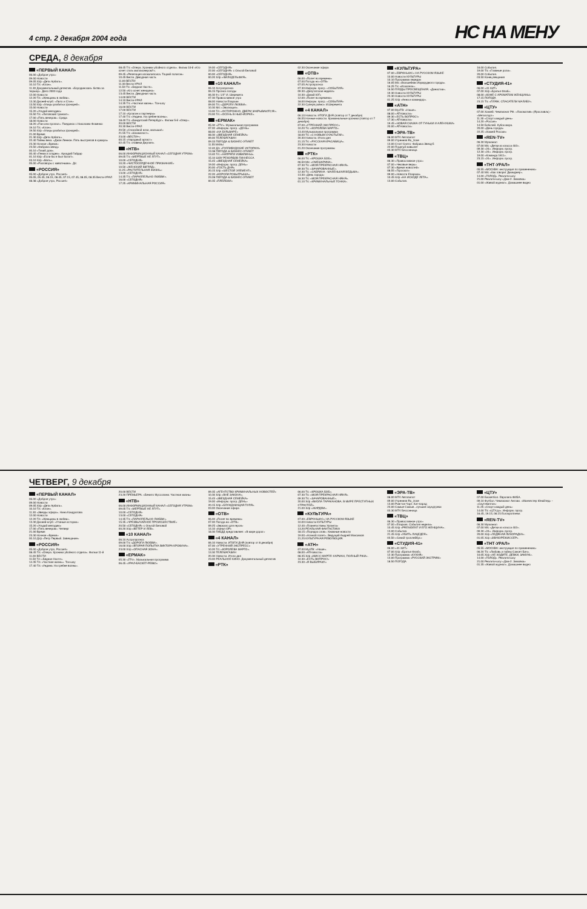4 стр. 2 декабря 2004 года НС НА МЕНУ
СРЕДА, 8 декабря
«ПЕРВЫЙ КАНАЛ»
06.00 «Доброе утро»
09.00 Новости
09.05 Х/ф «Дети Арбата».
10.10 Т/с «Клон».
11.30 Документальный детектив. «Бородинская» битва за тюрьму». Дело 2000 года
12.00 Новости
12.20 Т/с «Женщины в любви».
13.30 Дисней-клуб: «Лило и Стич»
13.50 Х/ф «Улицы разбитых фонарей».
15.00 Новости
15.20 «Угадай мелодию»
15.50 Т/с «Литовский транзит».
17.00 «Пять вечеров». Среда
18.00 Новости
18.20 «Пан или пропал». Поединок с Николаем Фоменко
19.10 Т/с «Клон».
19.50 Х/ф «Улицы разбитых фонарей».
21.00 Время
21.30 Х/ф «Дети Арбата».
22.40 Тайны века. «Джон Леннон. Пять выстрелов в кумира»
23.30 Ночное «Время»
23.50 «Фабрика звезд»
00.10 «Тихий дом».
00.40 «Гении и злодеи». Аркадий Гайдар
01.10 Х/ф «Если бы я был богат!».
03.10 Х/ф «Мать».
05.00 «Разговоры с животными». Д/с
«РОССИЯ»
05.00 «Доброе утро, Россия!»
05.05, 05.45, 06.15, 06.45, 07.15, 07.45, 08.05, 08.35 Вести-УРАЛ
08.38 «Доброе утро, Россия!»
08.45 Т/с «Опера. Хроники убойного отдела». Фильм 10-й «Кто хочет стать миллионером?».
09.45 «Репетиция апокалипсиса. Тоцкий полигон»
10.45 Вести. Дежурная часть
11.00 ВЕСТИ
11.30 Вести-УРАЛ
11.50 Т/с «Бедная Настя».
12.50 «Кто хочет женщина»
13.45 Вести. Дежурная часть
14.00 ВЕСТИ
14.10 Вести-УРАЛ
14.35 Т/с «Частная жизнь». Ток-шоу
16.00 ВЕСТИ
17.00 ВЕСТИ
17.10 «Кулагин и партнеры»
17.40 Т/с «Ундина. На гребне волны».
18.40 Т/с «Бандитский Петербург». Фильм 5-й «Опер».
20.00 ВЕСТИ
20.30 Вести-УРАЛ
20.50 «Спокойной ночи, малыши!»
21.55 Т/с «Шахматист».
23.00 «ВЕСТИ+»
00.15 «Народный артист»
02.45 Т/с «Навеки Джулия».
«НТВ»
06.00 ИНФОРМАЦИОННЫЙ КАНАЛ «СЕГОДНЯ УТРОМ»
09.05 Т/с «МЕРТВЫЕ НЕ ЛГУТ».
10.00 «СЕГОДНЯ»
10.20 «ЧИСТОСЕРДЕЧНОЕ ПРИЗНАНИЕ»
10.50 «ЖЕНСКИЙ ВЗГЛЯД».
11.25 «РАСТИТЕЛЬНАЯ ЖИЗНЬ»
13.00 «СЕГОДНЯ»
14.35 Т/с «ПАРАЛЛЕЛЬНО ЛЮБВИ».
16.00 «СЕГОДНЯ»
17.25 «КРИМИНАЛЬНАЯ РОССИЯ»
19.00 «СЕГОДНЯ»
22.00 «СЕГОДНЯ» с Ольгой Беловой
00.00 «СЕГОДНЯ»
00.20 Х/ф «ФИЛАДЕЛЬФИЯ».
«10 КАНАЛ»
06.10 Астропрогноз
06.15 Прогноз погоды
06.30 9 с 1/2" И. Шеремета
07.30 Православное утро
08.00 Новости Епархии
09.00 Т/с «ДОРОГИ ЛЮБВИ».
10.30 М/с «Эволюция».
13.00 Т/с «ОСТОРОЖНО, ДВЕРИ ЗАКРЫВАЮТСЯ!».
23.00 Т/с «ОСЕНЬ В НЬЮ-ЙОРКЕ».
«ЕРМАК»
05.30 «ZTV». Музыкальная программа
07.00 «Информ. прогр. «ДЕНЬ»
08.00 «НА БУЛЬВАРЕ»
08.30 «ЗВЕЗДНАЯ СЕМЕЙКА»
09.00 ТЕЛЕМАГАЗИН
09.33 ПОГОДА & БИЗНЕС-ЭТИКЕТ
11.55 М/ФЫ
12.40 Д/с «ГОЛЛИВУДСКИЕ ИСТОРИИ»
13.38 ПОГОДА & БИЗНЕС-ЭТИКЕТ
13.40 Т/с «НАПРЯГИ ИЗВИЛИНЫ».
15.10 ШОУ РЕКОРДОВ ГИННЕССА
15.45 «ЗВЕЗДНАЯ СЕМЕЙКА»
19.00 «Информ. прогр. ДЕНЬ»
20.00 «ГОСТЬ ДНЯ»
20.15 Х/ф «ШЕСТОЙ ЭЛЕМЕНТ».
22.20 «КОРОЛИ РОЗЫГРЫША».
23.28 ПОГОДА & БИЗНЕС-ЭТИКЕТ
00.35 «ПЛЕЙБОИ»
02.30 Окончание эфира
«ОТВ»
06.00 «Полет во времени»
07.00 Погода на «ОТВ»
07.05 Астропрогноз
07.30 Информ. прогр. «СОБЫТИЯ»
09.30 «Депутатская неделя»
10.30 «Дикий ЮГ»
12.00 «Полет во времени»
18.00 Информ. прогр. «СОБЫТИЯ»
22.30 Суперв ровно» И.Шеремета
«4 КАНАЛ»
06.10 Новости. ИТОГИ ДНЯ (повтор от 7 декабря)
06.55 Ночные новости. Криминальные хроники (повтор от 7 декабря)
07.00 «УТРЕННИЙ ЭКСПРЕСС»
10.20 Т/с «КОРОЛЕВА МАРГО».
13.40 Музыкальная программа
18.00 Т/с «С НОВЫМ СЧАСТЬЕМ!».
20.30 Новости. Итоги дня
21.15 Т/с «РУССКАЯ КРАСАВИЦА».
23.30 Новости
01.20 Окончание программы
«РТК»
06.00 Т/с «КРОШКА БОБ».
06.50 М/с «СМЕШАРИКИ».
07.30 Т/с «МОЯ ПРЕКРАСНАЯ НЯНЯ».
09.30 Т/с «ЗАЧАРОВАННЫЕ».
12.30 Т/с «САБРИНА - МАЛЕНЬКАЯ ВЕДЬМА».
13.30 «День города»
18.30 Т/с «МОЯ ПРЕКРАСНАЯ НЯНЯ».
01.10 Т/с «КРИМИНАЛЬНЫЕ ГОНКИ».
«КУЛЬТУРА»
07.00 «ЕВРОНЬЮС» НА РУССКОМ ЯЗЫКЕ
10.00 Новости КУЛЬТУРЫ
10.10 Программа передач
16.05 М/с «Волшебник Изумрудного города».
16.25 Т/с «Искатели».
16.50 ПЛОДЫ ПРОСВЕЩЕНИЯ. «Династии».
19.30 Новости КУЛЬТУРЫ
23.30 Новости КУЛЬТУРЫ
01.25 Х/ф «Анна и командор».
«АТН»
07.00 МузТВ: «Наше».
08.00 «АТНовости»
09.30 «ЕСТЬ ВОПРОС!»
17.30 «АТНовости»
19.45 «НОВАЯ СКАЗКА ОТ ГУНЬКИ И АЛЕНУШКИ»
20.00 «АТНовости»
«ЭРА-ТВ»
08.00 MTV Автопилот
09.00 Утренняя Ru_zone
13.00 Стоп! Снято: Фабрика Звезд-5
22.00 Поцелуй навылет
03.30 MTV Бессонница
«ТВЦ»
06.30 «Православное утро»
07.00 «Чековые веры»
07.30 «Время новостей»
08.55 «Гороскоп»
09.00 «Новости Епархии»
10.45 Х/ф «НА ИСХОДЕ ЛЕТА».
13.00 События.
16.00 События.
19.00 Т/с «Главные роли».
20.00 События.
03.50 Конец вещания
«СТУДИЯ-41»
06.00 «41 ХИТ»
07.00 Х/ф «Братья Флаб».
08.00 «КОФЕ С АРОМАТОМ ЖЕНЩИНЫ»
17.15 ПОГОДА
23.15 Т/с «ПЛЯЖ. СПАСАТЕЛИ МАЛИБУ».
«ЦТУ»
07.00 Хоккей. Чемпионат РФ. «Локомотив» (Ярославль) - «Металлург»
11.30 «Спорт каждый день»
14.20 «Россия»
14.50 Бобслей. Кубок мира.
20.00 «День города»
22.25 «Хоккей России»
«REN-TV»
06.30 Музканал
07.00 М/с «Детки из класса 402».
09.30 «24». Информ. прогр.
12.30 «24». Информ. прогр.
19.00 «Команда 1611».
23.15 «24». Информ. прогр.
«ТНТ-УРАЛ»
05.55 «МОСКВА: инструкция по применению»
07.40 М/с «Как говорит Джинджер».
14.00 «ГОЛОД». Реалити-шоу
21.00 Реалити-шоу «Дом-2. Зимовка»
01.00 «Живой журнал». Домашнее видео
ЧЕТВЕРГ, 9 декабря
«ПЕРВЫЙ КАНАЛ»
06.00 «Доброе утро»
09.00 Новости
09.05 Х/ф «Дети Арбата».
10.10 Т/с «Клон».
11.30 «Звезды эфира». Нина Кондратова
12.00 Новости
12.20 Т/с «Женщины в любви».
13.30 Дисней-клуб: «Утиные истории»
15.20 «Угадай мелодию»
17.00 «Пять вечеров». Четверг
21.00 Время
23.30 Ночное «Время»
00.10 Д/ф «Петр Первый. Завещание»
«РОССИЯ»
05.00 «Доброе утро, Россия!»
08.45 Т/с «Опера. Хроники убойного отдела». Фильм 11-й
11.00 ВЕСТИ
11.50 Т/с «Бедная Настя».
14.35 Т/с «Частная жизнь». Ток-шоу
17.40 Т/с «Ундина. На гребне волны».
20.00 ВЕСТИ
23.20 ПРЕМЬЕРА. «Бенито Муссолини. Частная жизнь»
«НТВ»
06.00 ИНФОРМАЦИОННЫЙ КАНАЛ «СЕГОДНЯ УТРОМ»
09.05 Т/с «МЕРТВЫЕ НЕ ЛГУТ».
10.00 «СЕГОДНЯ»
13.00 «СЕГОДНЯ»
14.35 Т/с «ПАРАЛЛЕЛЬНО ЛЮБВИ».
15.35 «ЧРЕЗВЫЧАЙНОЕ ПРОИСШЕСТВИЕ»
20.50 «СЕГОДНЯ» с Ольгой Беловой
00.20 Х/ф «ВЕТЕР И ЛЕВ».
«10 КАНАЛ»
06.10 Астропрогноз
09.00 Т/с «ДОРОГИ ЛЮБВИ».
16.00 Х/ф «ВТОРАЯ ПОПЫТКА ВИКТОРА КРОХИНА».
23.00 Х/ф «ОПАСНАЯ ЗОНА».
«ЕРМАК»
05.30 «ZTV». Музыкальная программа
06.45 «УРАЛ-БАСКЕТ-РЕВЮ»
09.35 «АГЕНТСТВО КРИМИНАЛЬНЫХ НОВОСТЕЙ»
10.30 Х/ф «ВНЕ ЗАКОНА».
15.45 «ЗВЕЗДНАЯ СЕМЕЙКА»
19.00 «Информ. прогр. ДЕНЬ»
20.15 Х/ф «БЛУЖДАЮЩАЯ ПУЛЯ».
03.00 Окончание эфира
«ОТВ»
06.00 «Полет во времени»
07.00 Погода на «ОТВ»
09.25 «Зеркало для героя»
14.10 «Канал ОР»
18.30 ГИБДД представляет. «В мире дорог»
«4 КАНАЛ»
06.10 Новости. ИТОГИ ДНЯ (повтор от 8 декабря)
07.00 «УТРЕННИЙ ЭКСПРЕСС»
10.20 Т/с «КОРОЛЕВА МАРГО».
13.30 ТЕЛЕМАГАЗИН
20.30 Новости. Итоги дня
23.00 РЕАЛЬНОЕ КИНО. Документальный детектив
«РТК»
06.00 Т/с «КРОШКА БОБ».
07.30 Т/с «МОЯ ПРЕКРАСНАЯ НЯНЯ».
09.30 Т/с «ЗАЧАРОВАННЫЕ».
20.00 Х/ф «ВИОЛА ТАРАКАНОВА. В МИРЕ ПРЕСТУПНЫХ СТРАСТЕЙ».
21.00 Х/ф «ЖИРДЯИ».
«КУЛЬТУРА»
07.00 «ЕВРОНЬЮС» НА РУССКОМ ЯЗЫКЕ
10.00 Новости КУЛЬТУРЫ
12.40 «Планета Нины Урганта»
13.20 РЕАЛЬНАЯ ФАНТАСТИКА
18.15 «Порядок слов». Книжные новости
19.00 «Ночной полет». Ведущий Андрей Максимов
21.25 КУЛЬТУРНАЯ РЕВОЛЮЦИЯ.
«АТН»
07.00 МузТВ: «Наше».
08.00 «АТНовости»
08.35 Х/ф «МИСС МАРПЛ: КАРМАН, ПОЛНЫЙ РЖИ».
10.30 «ЕСТЬ ВОПРОС!»
23.30 «Я ВЫБИРАЮ!»
«ЭРА-ТВ»
08.00 MTV Автопилот
09.00 Утренняя Ru_zone
13.00 Рингтон Чарт. Хит-парад
23.00 Самые Самые...лучшие саундтреки
03.30 MTV Бессонница
«ТВЦ»
06.30 «Православное утро»
07.00 «Епархия. События недели»
10.45 Х/ф «PRESIDENT И ЕГО ЖЕНЩИНА».
13.00 События.
21.45 Х/ф «УБИТЬ ЛИЦЕДЕЯ».
03.50 «Синий троллейбус»
«СТУДИЯ-41»
06.00 «41 ХИТ»
07.00 Х/ф «Братья Флаб».
12.30 Программа «КУХНЯ»
13.00 Программа «РУССКИЙ ЭКСТРИМ»
18.50 ПОГОДА
«ЦТУ»
07.00 Баскетбол. Евролига ФИБА.
09.10 Футбол. Чемпионат Англии. «Манчестер Юнайтед» - «Саутгемптон»
11.25 «Спорт каждый день»
14.00 Т/с «ЦТУ.ру». Информ. прогр.
16.45, 19.15, 06.15 Eurosportnews
«REN-TV»
06.30 Музканал
07.00 М/с «Детки из класса 402».
09.30 «24». Информ. прогр.
20.00 Х/ф «ЛЕДЯНАЯ ЛИХОРАДКА».
01.05 Х/ф «ЗВУКОРЕЖИССЕР».
«ТНТ-УРАЛ»
05.55 «МОСКВА: инструкция по применению»
06.20 Т/с «Любовь и тайны Сансет Бич».
10.05 Х/ф «НЕ ХОДИТЕ, ДЕВКИ, ЗАМУЖ».
14.00 «ГОЛОД». Реалити-шоу
21.00 Реалити-шоу «Дом-2. Зимовка»
01.35 «Живой журнал». Домашнее видео